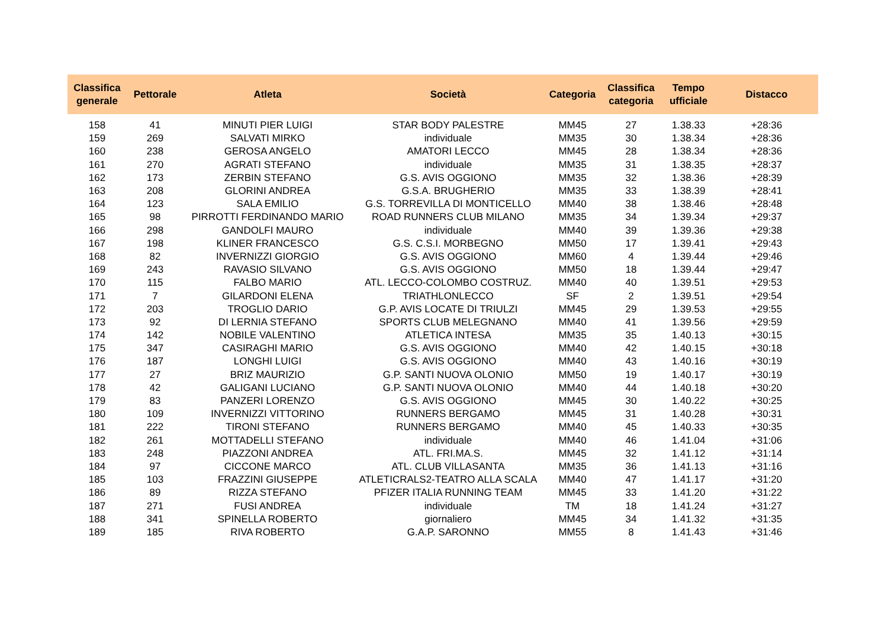| Classifica generale | Pettorale | Atleta | Società | Categoria | Classifica categoria | Tempo ufficiale | Distacco |
| --- | --- | --- | --- | --- | --- | --- | --- |
| 158 | 41 | MINUTI PIER LUIGI | STAR BODY PALESTRE | MM45 | 27 | 1.38.33 | +28:36 |
| 159 | 269 | SALVATI MIRKO | individuale | MM35 | 30 | 1.38.34 | +28:36 |
| 160 | 238 | GEROSA ANGELO | AMATORI LECCO | MM45 | 28 | 1.38.34 | +28:36 |
| 161 | 270 | AGRATI STEFANO | individuale | MM35 | 31 | 1.38.35 | +28:37 |
| 162 | 173 | ZERBIN STEFANO | G.S. AVIS OGGIONO | MM35 | 32 | 1.38.36 | +28:39 |
| 163 | 208 | GLORINI ANDREA | G.S.A. BRUGHERIO | MM35 | 33 | 1.38.39 | +28:41 |
| 164 | 123 | SALA EMILIO | G.S. TORREVILLA DI MONTICELLO | MM40 | 38 | 1.38.46 | +28:48 |
| 165 | 98 | PIRROTTI FERDINANDO MARIO | ROAD RUNNERS CLUB MILANO | MM35 | 34 | 1.39.34 | +29:37 |
| 166 | 298 | GANDOLFI MAURO | individuale | MM40 | 39 | 1.39.36 | +29:38 |
| 167 | 198 | KLINER FRANCESCO | G.S. C.S.I. MORBEGNO | MM50 | 17 | 1.39.41 | +29:43 |
| 168 | 82 | INVERNIZZI GIORGIO | G.S. AVIS OGGIONO | MM60 | 4 | 1.39.44 | +29:46 |
| 169 | 243 | RAVASIO SILVANO | G.S. AVIS OGGIONO | MM50 | 18 | 1.39.44 | +29:47 |
| 170 | 115 | FALBO MARIO | ATL. LECCO-COLOMBO COSTRUZ. | MM40 | 40 | 1.39.51 | +29:53 |
| 171 | 7 | GILARDONI ELENA | TRIATHLONLECCO | SF | 2 | 1.39.51 | +29:54 |
| 172 | 203 | TROGLIO DARIO | G.P. AVIS LOCATE DI TRIULZI | MM45 | 29 | 1.39.53 | +29:55 |
| 173 | 92 | DI LERNIA STEFANO | SPORTS CLUB MELEGNANO | MM40 | 41 | 1.39.56 | +29:59 |
| 174 | 142 | NOBILE VALENTINO | ATLETICA INTESA | MM35 | 35 | 1.40.13 | +30:15 |
| 175 | 347 | CASIRAGHI MARIO | G.S. AVIS OGGIONO | MM40 | 42 | 1.40.15 | +30:18 |
| 176 | 187 | LONGHI LUIGI | G.S. AVIS OGGIONO | MM40 | 43 | 1.40.16 | +30:19 |
| 177 | 27 | BRIZ MAURIZIO | G.P. SANTI NUOVA OLONIO | MM50 | 19 | 1.40.17 | +30:19 |
| 178 | 42 | GALIGANI LUCIANO | G.P. SANTI NUOVA OLONIO | MM40 | 44 | 1.40.18 | +30:20 |
| 179 | 83 | PANZERI LORENZO | G.S. AVIS OGGIONO | MM45 | 30 | 1.40.22 | +30:25 |
| 180 | 109 | INVERNIZZI VITTORINO | RUNNERS BERGAMO | MM45 | 31 | 1.40.28 | +30:31 |
| 181 | 222 | TIRONI STEFANO | RUNNERS BERGAMO | MM40 | 45 | 1.40.33 | +30:35 |
| 182 | 261 | MOTTADELLI STEFANO | individuale | MM40 | 46 | 1.41.04 | +31:06 |
| 183 | 248 | PIAZZONI ANDREA | ATL. FRI.MA.S. | MM45 | 32 | 1.41.12 | +31:14 |
| 184 | 97 | CICCONE MARCO | ATL. CLUB VILLASANTA | MM35 | 36 | 1.41.13 | +31:16 |
| 185 | 103 | FRAZZINI GIUSEPPE | ATLETICRALS2-TEATRO ALLA SCALA | MM40 | 47 | 1.41.17 | +31:20 |
| 186 | 89 | RIZZA STEFANO | PFIZER ITALIA RUNNING TEAM | MM45 | 33 | 1.41.20 | +31:22 |
| 187 | 271 | FUSI ANDREA | individuale | TM | 18 | 1.41.24 | +31:27 |
| 188 | 341 | SPINELLA ROBERTO | giornaliero | MM45 | 34 | 1.41.32 | +31:35 |
| 189 | 185 | RIVA ROBERTO | G.A.P. SARONNO | MM55 | 8 | 1.41.43 | +31:46 |